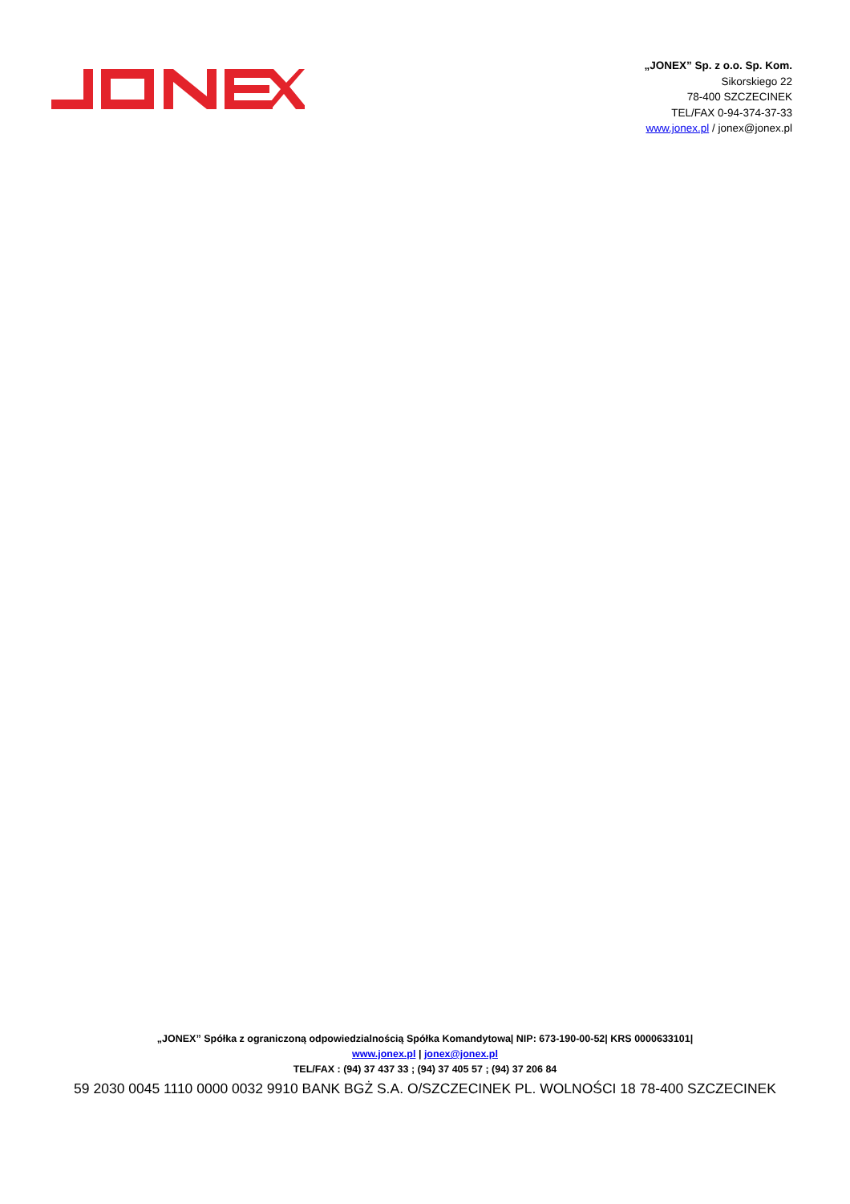„JONEX” Sp. z o.o. Sp. Kom.
Sikorskiego 22
78-400 SZCZECINEK
TEL/FAX 0-94-374-37-33
www.jonex.pl / jonex@jonex.pl
„JONEX” Spółka z ograniczoną odpowiedzialnością Spółka Komandytowa| NIP: 673-190-00-52| KRS 0000633101|
www.jonex.pl | jonex@jonex.pl
TEL/FAX : (94) 37 437 33 ; (94) 37 405 57 ; (94) 37 206 84
59 2030 0045 1110 0000 0032 9910 BANK BGŻ S.A. O/SZCZECINEK PL. WOLNOŚCI 18 78-400 SZCZECINEK